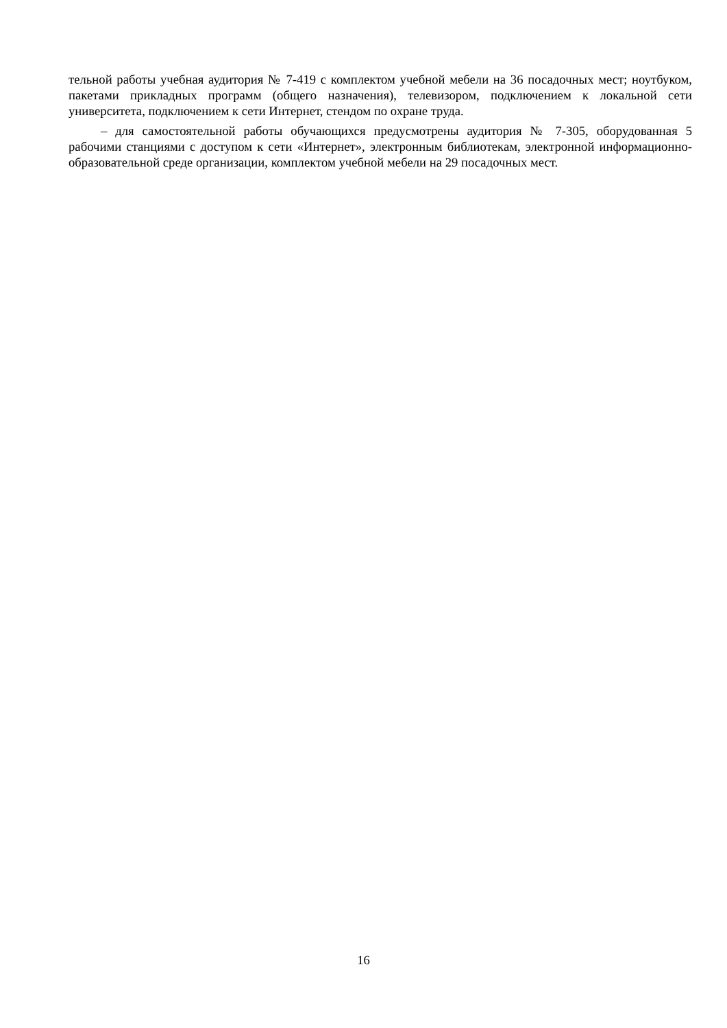тельной работы учебная аудитория № 7-419 с комплектом учебной мебели на 36 посадочных мест; ноутбуком, пакетами прикладных программ (общего назначения), телевизором, подключением к локальной сети университета, подключением к сети Интернет, стендом по охране труда.
– для самостоятельной работы обучающихся предусмотрены аудитория № 7-305, оборудо­ванная 5 рабочими станциями с доступом к сети «Интернет», электронным библиотекам, элек­тронной информационно-образовательной среде организации, комплектом учебной мебели на 29 посадочных мест.
16